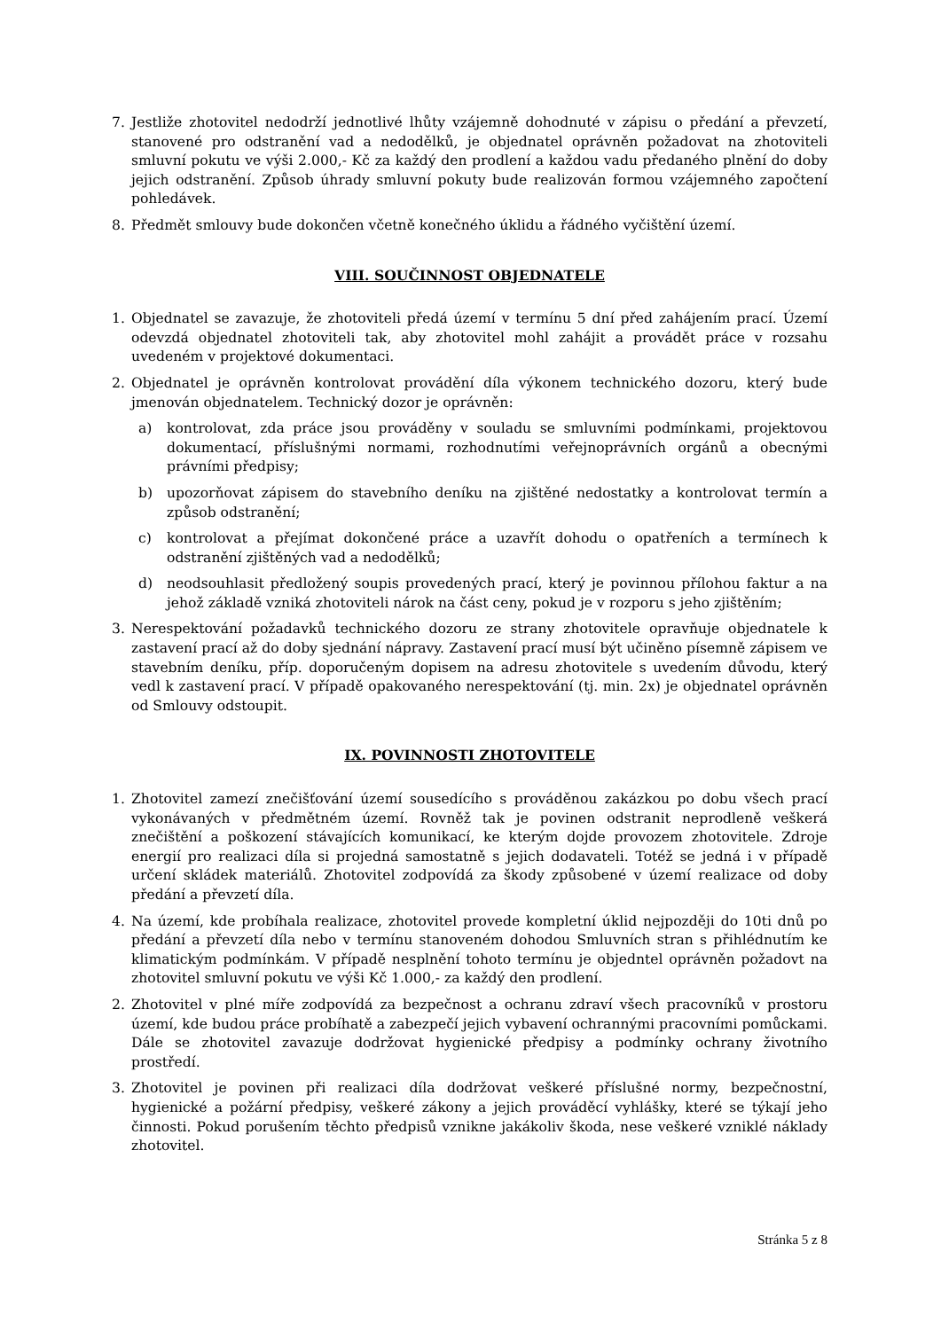7. Jestliže zhotovitel nedodrží jednotlivé lhůty vzájemně dohodnuté v zápisu o předání a převzetí, stanovené pro odstranění vad a nedodělků, je objednatel oprávněn požadovat na zhotoviteli smluvní pokutu ve výši 2.000,- Kč za každý den prodlení a každou vadu předaného plnění do doby jejich odstranění. Způsob úhrady smluvní pokuty bude realizován formou vzájemného započtení pohledávek.
8. Předmět smlouvy bude dokončen včetně konečného úklidu a řádného vyčištění území.
VIII. SOUČINNOST OBJEDNATELE
1. Objednatel se zavazuje, že zhotoviteli předá území v termínu 5 dní před zahájením prací. Území odevzdá objednatel zhotoviteli tak, aby zhotovitel mohl zahájit a provádět práce v rozsahu uvedeném v projektové dokumentaci.
2. Objednatel je oprávněn kontrolovat provádění díla výkonem technického dozoru, který bude jmenován objednatelem. Technický dozor je oprávněn:
a) kontrolovat, zda práce jsou prováděny v souladu se smluvními podmínkami, projektovou dokumentací, příslušnými normami, rozhodnutími veřejnoprávních orgánů a obecnými právními předpisy;
b) upozorňovat zápisem do stavebního deníku na zjištěné nedostatky a kontrolovat termín a způsob odstranění;
c) kontrolovat a přejímat dokončené práce a uzavřít dohodu o opatřeních a termínech k odstranění zjištěných vad a nedodělků;
d) neodsouhlasit předložený soupis provedených prací, který je povinnou přílohou faktur a na jehož základě vzniká zhotoviteli nárok na část ceny, pokud je v rozporu s jeho zjištěním;
3. Nerespektování požadavků technického dozoru ze strany zhotovitele opravňuje objednatele k zastavení prací až do doby sjednání nápravy. Zastavení prací musí být učiněno písemně zápisem ve stavebním deníku, příp. doporučeným dopisem na adresu zhotovitele s uvedením důvodu, který vedl k zastavení prací. V případě opakovaného nerespektování (tj. min. 2x) je objednatel oprávněn od Smlouvy odstoupit.
IX. POVINNOSTI ZHOTOVITELE
1. Zhotovitel zamezí znečišťování území sousedícího s prováděnou zakázkou po dobu všech prací vykonávaných v předmětném území. Rovněž tak je povinen odstranit neprodleně veškerá znečištění a poškození stávajících komunikací, ke kterým dojde provozem zhotovitele. Zdroje energií pro realizaci díla si projedná samostatně s jejich dodavateli. Totéž se jedná i v případě určení skládek materiálů. Zhotovitel zodpovídá za škody způsobené v území realizace od doby předání a převzetí díla.
4. Na území, kde probíhala realizace, zhotovitel provede kompletní úklid nejpozději do 10ti dnů po předání a převzetí díla nebo v termínu stanoveném dohodou Smluvních stran s přihlédnutím ke klimatickým podmínkám. V případě nesplnění tohoto termínu je objedntel oprávněn požadovt na zhotovitel smluvní pokutu ve výši Kč 1.000,- za každý den prodlení.
2. Zhotovitel v plné míře zodpovídá za bezpečnost a ochranu zdraví všech pracovníků v prostoru území, kde budou práce probíhatě a zabezpečí jejich vybavení ochrannými pracovními pomůckami. Dále se zhotovitel zavazuje dodržovat hygienické předpisy a podmínky ochrany životního prostředí.
3. Zhotovitel je povinen při realizaci díla dodržovat veškeré příslušné normy, bezpečnostní, hygienické a požární předpisy, veškeré zákony a jejich prováděcí vyhlášky, které se týkají jeho činnosti. Pokud porušením těchto předpisů vznikne jakákoliv škoda, nese veškeré vzniklé náklady zhotovitel.
Stránka 5 z 8